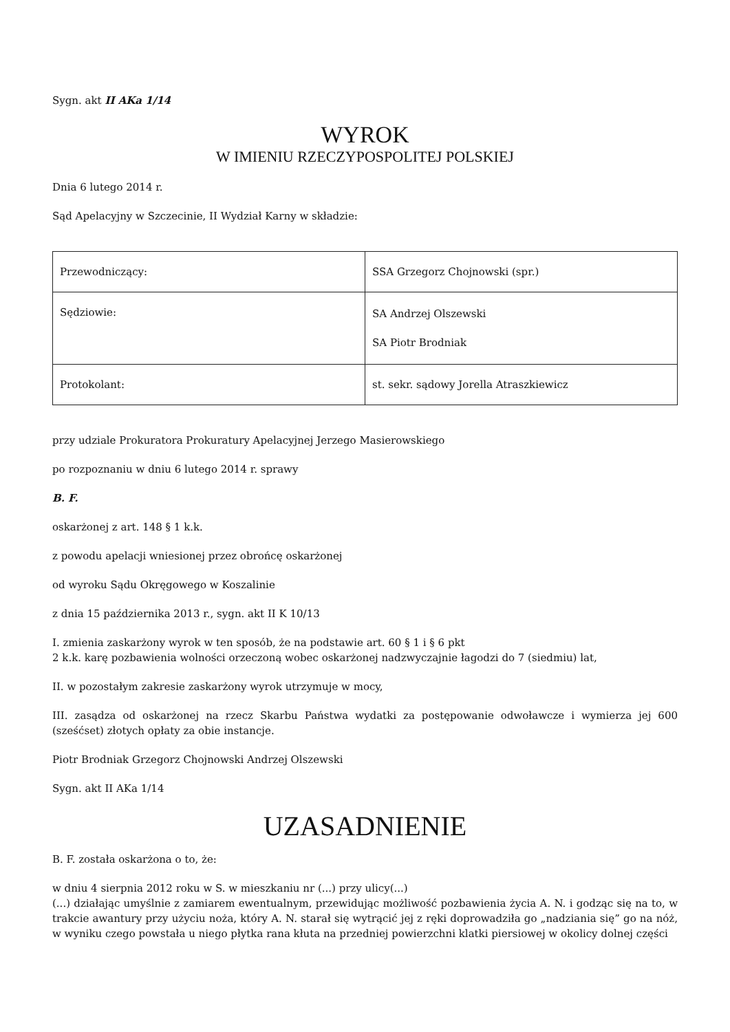Sygn. akt II AKa 1/14
WYROK
W IMIENIU RZECZYPOSPOLITEJ POLSKIEJ
Dnia 6 lutego 2014 r.
Sąd Apelacyjny w Szczecinie, II Wydział Karny w składzie:
| Przewodniczący: | SSA Grzegorz Chojnowski (spr.) |
| Sędziowie: | SA Andrzej Olszewski SA Piotr Brodniak |
| Protokolant: | st. sekr. sądowy Jorella Atraszkiewicz |
przy udziale Prokuratora Prokuratury Apelacyjnej Jerzego Masierowskiego
po rozpoznaniu w dniu 6 lutego 2014 r. sprawy
B. F.
oskarżonej z art. 148 § 1 k.k.
z powodu apelacji wniesionej przez obrońcę oskarżonej
od wyroku Sądu Okręgowego w Koszalinie
z dnia 15 października 2013 r., sygn. akt II K 10/13
I. zmienia zaskarżony wyrok w ten sposób, że na podstawie art. 60 § 1 i § 6 pkt
2 k.k. karę pozbawienia wolności orzeczoną wobec oskarżonej nadzwyczajnie łagodzi do 7 (siedmiu) lat,
II. w pozostałym zakresie zaskarżony wyrok utrzymuje w mocy,
III. zasądza od oskarżonej na rzecz Skarbu Państwa wydatki za postępowanie odwoławcze i wymierza jej 600 (sześćset) złotych opłaty za obie instancje.
Piotr Brodniak Grzegorz Chojnowski Andrzej Olszewski
Sygn. akt II AKa 1/14
UZASADNIENIE
B. F. została oskarżona o to, że:
w dniu 4 sierpnia 2012 roku w S. w mieszkaniu nr (...) przy ulicy(...)
(...) działając umyślnie z zamiarem ewentualnym, przewidując możliwość pozbawienia życia A. N. i godząc się na to, w trakcie awantury przy użyciu noża, który A. N. starał się wytrącić jej z ręki doprowadziła go „nadziania się” go na nóż, w wyniku czego powstała u niego płytka rana kłuta na przedniej powierzchni klatki piersiowej w okolicy dolnej części